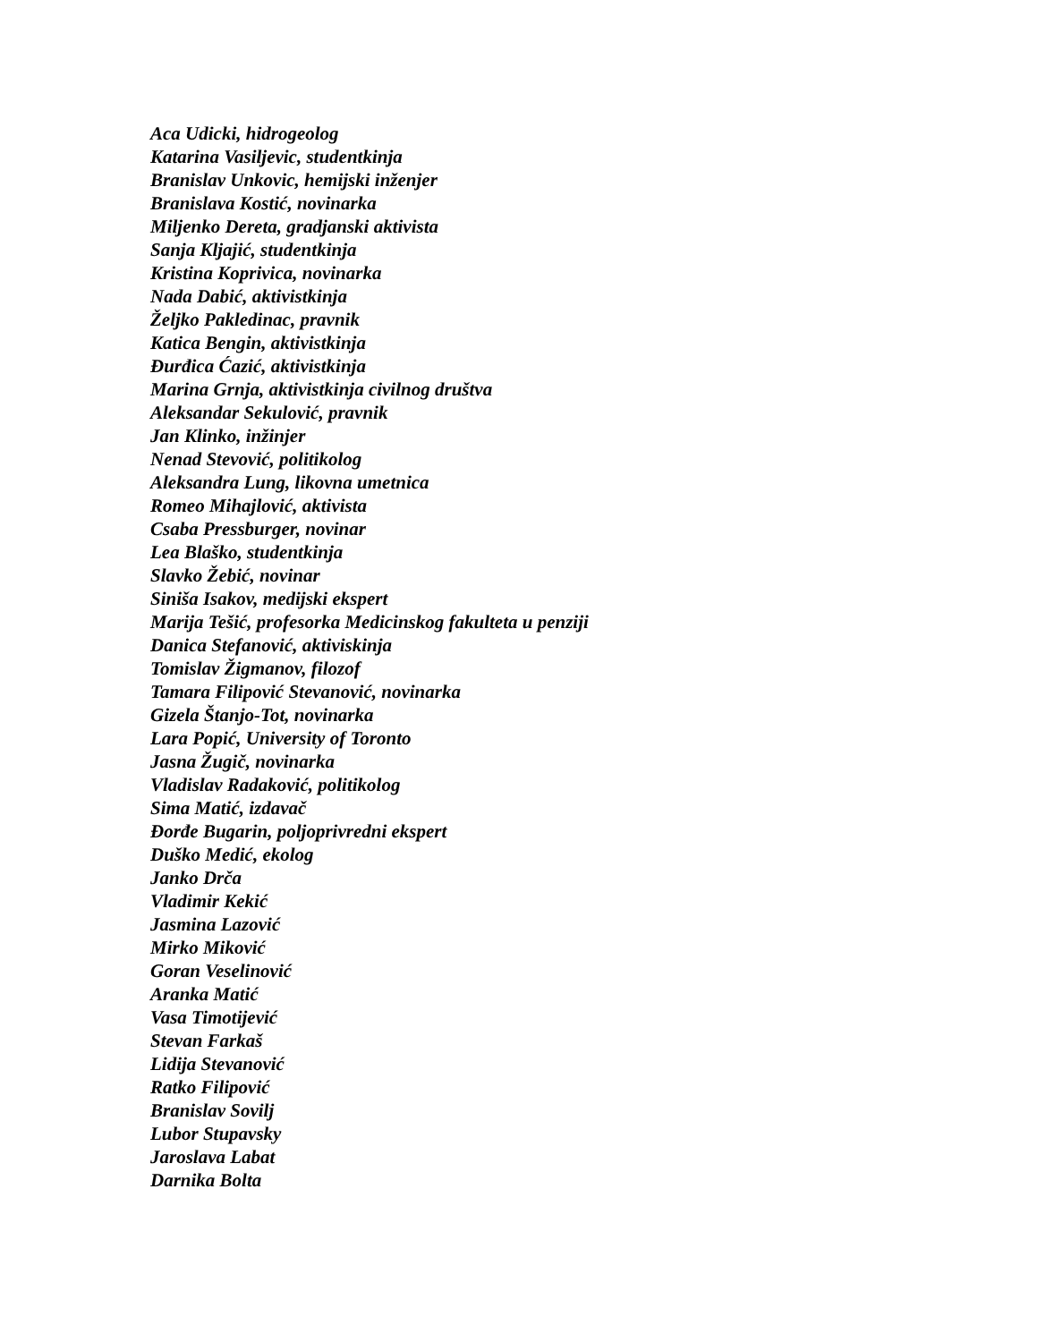Aca Udicki, hidrogeolog
Katarina Vasiljevic, studentkinja
Branislav Unkovic, hemijski inženjer
Branislava Kostić, novinarka
Miljenko Dereta, gradjanski aktivista
Sanja Kljajić, studentkinja
Kristina Koprivica, novinarka
Nada Dabić, aktivistkinja
Željko Pakledinac, pravnik
Katica Bengin, aktivistkinja
Đurđica Ćazić, aktivistkinja
Marina Grnja, aktivistkinja civilnog društva
Aleksandar Sekulović, pravnik
Jan Klinko, inžinjer
Nenad Stevović, politikolog
Aleksandra Lung, likovna umetnica
Romeo Mihajlović, aktivista
Csaba Pressburger, novinar
Lea Blaško, studentkinja
Slavko Žebić, novinar
Siniša Isakov, medijski ekspert
Marija Tešić, profesorka Medicinskog fakulteta u penziji
Danica Stefanović, aktiviskinja
Tomislav Žigmanov, filozof
Tamara Filipović Stevanović, novinarka
Gizela Štanjo-Tot, novinarka
Lara Popić, University of Toronto
Jasna Žugič, novinarka
Vladislav Radaković, politikolog
Sima Matić, izdavač
Đorđe Bugarin, poljoprivredni ekspert
Duško Medić, ekolog
Janko Drča
Vladimir Kekić
Jasmina Lazović
Mirko Miković
Goran Veselinović
Aranka Matić
Vasa Timotijević
Stevan Farkaš
Lidija Stevanović
Ratko Filipović
Branislav Sovilj
Lubor Stupavsky
Jaroslava Labat
Darnika Bolta